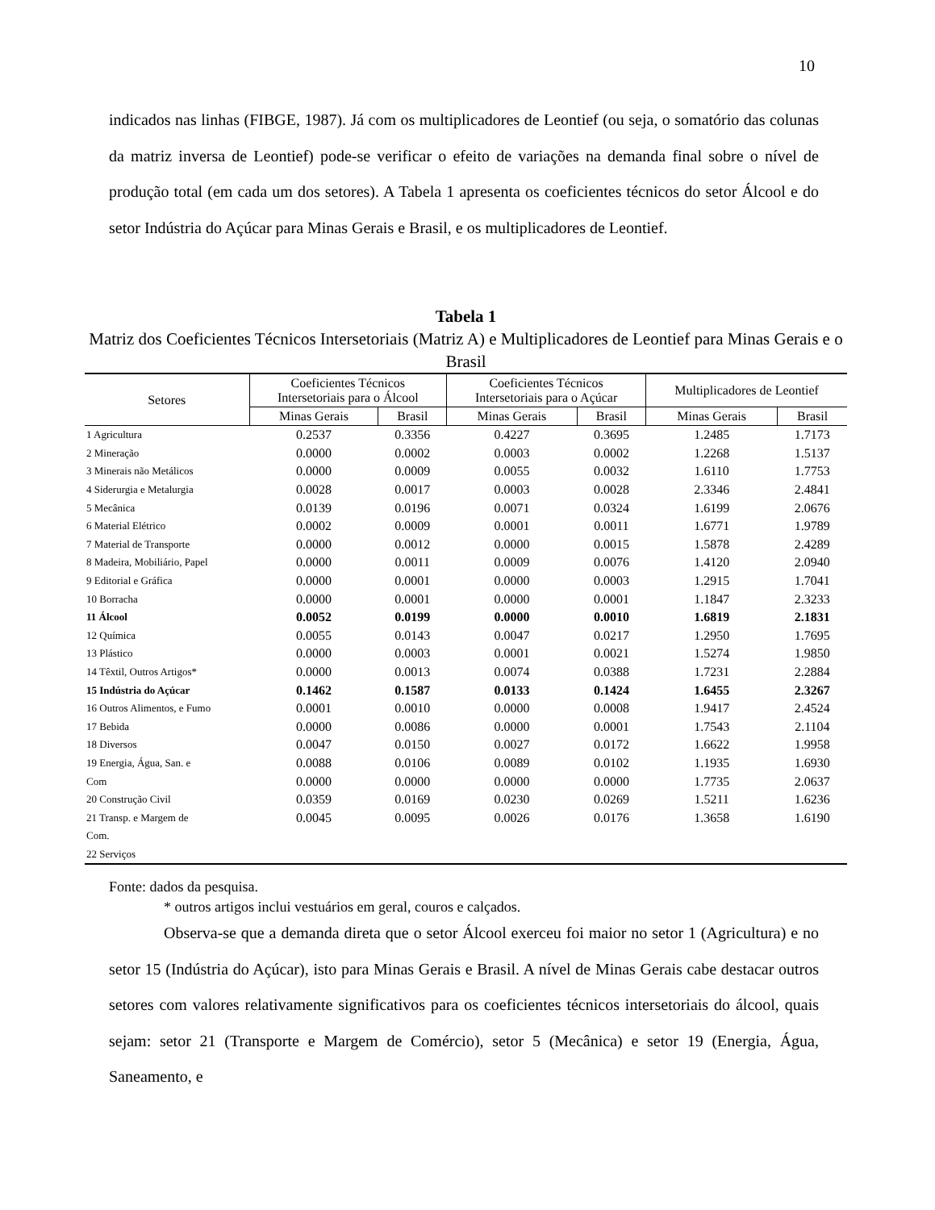10
indicados nas linhas (FIBGE, 1987). Já com os multiplicadores de Leontief (ou seja, o somatório das colunas da matriz inversa de Leontief) pode-se verificar o efeito de variações na demanda final sobre o nível de produção total (em cada um dos setores). A Tabela 1 apresenta os coeficientes técnicos do setor Álcool e do setor Indústria do Açúcar para Minas Gerais e Brasil, e os multiplicadores de Leontief.
Tabela 1
Matriz dos Coeficientes Técnicos Intersetoriais (Matriz A) e Multiplicadores de Leontief para Minas Gerais e o Brasil
| Setores | Coeficientes Técnicos Intersetoriais para o Álcool | | Coeficientes Técnicos Intersetoriais para o Açúcar | | Multiplicadores de Leontief | |
| --- | --- | --- | --- | --- | --- | --- |
| | Minas Gerais | Brasil | Minas Gerais | Brasil | Minas Gerais | Brasil |
| 1 Agricultura | 0.2537 | 0.3356 | 0.4227 | 0.3695 | 1.2485 | 1.7173 |
| 2 Mineração | 0.0000 | 0.0002 | 0.0003 | 0.0002 | 1.2268 | 1.5137 |
| 3 Minerais não Metálicos | 0.0000 | 0.0009 | 0.0055 | 0.0032 | 1.6110 | 1.7753 |
| 4 Siderurgia e Metalurgia | 0.0028 | 0.0017 | 0.0003 | 0.0028 | 2.3346 | 2.4841 |
| 5 Mecânica | 0.0139 | 0.0196 | 0.0071 | 0.0324 | 1.6199 | 2.0676 |
| 6 Material Elétrico | 0.0002 | 0.0009 | 0.0001 | 0.0011 | 1.6771 | 1.9789 |
| 7 Material de Transporte | 0.0000 | 0.0012 | 0.0000 | 0.0015 | 1.5878 | 2.4289 |
| 8 Madeira, Mobiliário, Papel | 0.0000 | 0.0011 | 0.0009 | 0.0076 | 1.4120 | 2.0940 |
| 9 Editorial e Gráfica | 0.0000 | 0.0001 | 0.0000 | 0.0003 | 1.2915 | 1.7041 |
| 10 Borracha | 0.0000 | 0.0001 | 0.0000 | 0.0001 | 1.1847 | 2.3233 |
| 11 Álcool | 0.0052 | 0.0199 | 0.0000 | 0.0010 | 1.6819 | 2.1831 |
| 12 Química | 0.0055 | 0.0143 | 0.0047 | 0.0217 | 1.2950 | 1.7695 |
| 13 Plástico | 0.0000 | 0.0003 | 0.0001 | 0.0021 | 1.5274 | 1.9850 |
| 14 Têxtil, Outros Artigos* | 0.0000 | 0.0013 | 0.0074 | 0.0388 | 1.7231 | 2.2884 |
| 15 Indústria do Açúcar | 0.1462 | 0.1587 | 0.0133 | 0.1424 | 1.6455 | 2.3267 |
| 16 Outros Alimentos, e Fumo | 0.0001 | 0.0010 | 0.0000 | 0.0008 | 1.9417 | 2.4524 |
| 17 Bebida | 0.0000 | 0.0086 | 0.0000 | 0.0001 | 1.7543 | 2.1104 |
| 18 Diversos | 0.0047 | 0.0150 | 0.0027 | 0.0172 | 1.6622 | 1.9958 |
| 19 Energia, Água, San. e | 0.0088 | 0.0106 | 0.0089 | 0.0102 | 1.1935 | 1.6930 |
| Com | 0.0000 | 0.0000 | 0.0000 | 0.0000 | 1.7735 | 2.0637 |
| 20 Construção Civil | 0.0359 | 0.0169 | 0.0230 | 0.0269 | 1.5211 | 1.6236 |
| 21 Transp. e Margem de | 0.0045 | 0.0095 | 0.0026 | 0.0176 | 1.3658 | 1.6190 |
| Com. | | | | | | |
| 22 Serviços | | | | | | |
Fonte: dados da pesquisa.
* outros artigos inclui vestuários em geral, couros e calçados.
Observa-se que a demanda direta que o setor Álcool exerceu foi maior no setor 1 (Agricultura) e no setor 15 (Indústria do Açúcar), isto para Minas Gerais e Brasil. A nível de Minas Gerais cabe destacar outros setores com valores relativamente significativos para os coeficientes técnicos intersetoriais do álcool, quais sejam: setor 21 (Transporte e Margem de Comércio), setor 5 (Mecânica) e setor 19 (Energia, Água, Saneamento, e